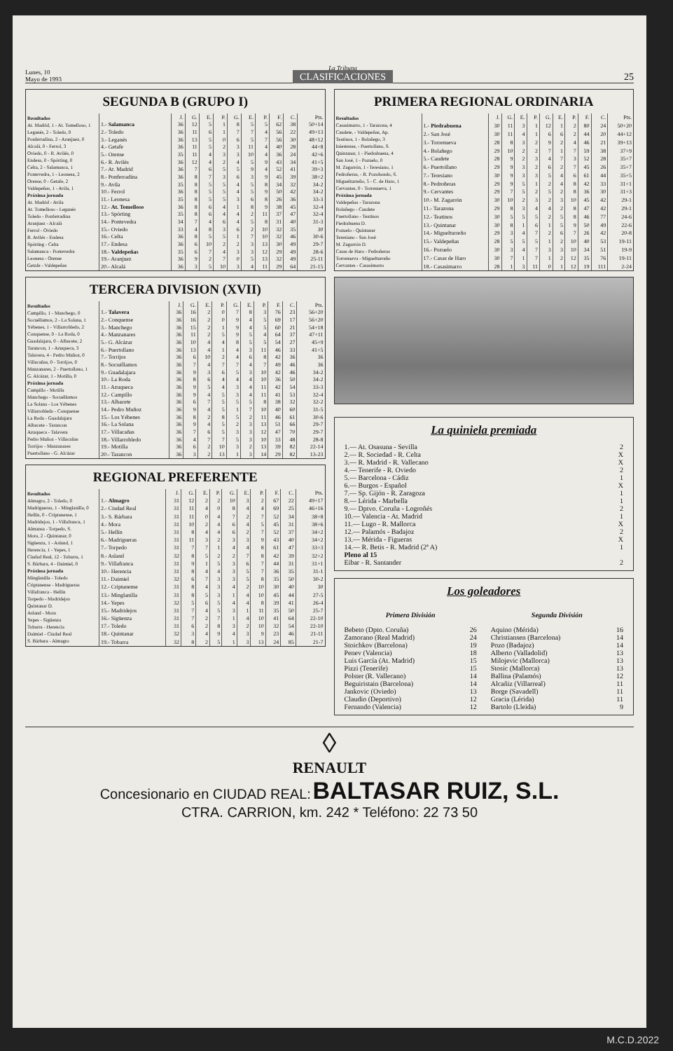Lunes, 10
Mayo de 1993 La Tribuna
CLASIFICACIONES 25
SEGUNDA B (GRUPO I)
Resultados
At. Madrid, 1 - At. Tomelloso, 1
Leganés, 2 - Toledo, 0
Ponferradina, 2 - Aranjuez, 0
Alcalá, 0 - Ferrol, 3
Oviedo, 0 - R. Avilés, 0
Endesa, 0 - Spórting, 0
Celta, 2 - Salamanca, 1
Pontevedra, 1 - Leonesa, 2
Orense, 0 - Getafe, 2
Valdepeñas, 1 - Avila, 1
Próxima jornada
At. Madrid - Avila
At. Tomelloso - Leganés
Toledo - Ponferradina
Aranjuez - Alcalá
Ferrol - Oviedo
R. Avilés - Endesa
Spórting - Celta
Salamanca - Pontevedra
Leonesa - Orense
Getafe - Valdepeñas
| | J. | G. | E. | P. | G. | E. | P. | F. | C. | Pts. |
| --- | --- | --- | --- | --- | --- | --- | --- | --- | --- | --- |
| 1.- Salamanca | 36 | 12 | 5 | 1 | 8 | 5 | 5 | 62 | 38 | 50+14 |
| 2.- Toledo | 36 | 11 | 6 | 1 | 7 | 7 | 4 | 56 | 22 | 49+13 |
| 3.- Leganés | 36 | 13 | 5 | 0 | 6 | 5 | 7 | 56 | 30 | 48+12 |
| 4.- Getafe | 36 | 11 | 5 | 2 | 3 | 11 | 4 | 40 | 28 | 44+8 |
| 5.- Orense | 35 | 11 | 4 | 3 | 3 | 10 | 4 | 36 | 24 | 42+6 |
| 6.- R. Avilés | 36 | 12 | 4 | 2 | 4 | 5 | 9 | 43 | 34 | 41+5 |
| 7.- At. Madrid | 36 | 7 | 6 | 5 | 5 | 9 | 4 | 52 | 41 | 39+3 |
| 8.- Ponferradina | 36 | 8 | 7 | 3 | 6 | 3 | 9 | 45 | 39 | 38+2 |
| 9.- Avila | 35 | 8 | 5 | 5 | 4 | 5 | 8 | 34 | 32 | 34-2 |
| 10.- Ferrol | 36 | 8 | 5 | 5 | 4 | 5 | 9 | 50 | 42 | 34-2 |
| 11.- Leonesa | 35 | 8 | 5 | 5 | 3 | 6 | 8 | 26 | 36 | 33-3 |
| 12.- At. Tomelloso | 36 | 8 | 6 | 4 | 1 | 8 | 9 | 38 | 45 | 32-4 |
| 13.- Spórting | 35 | 8 | 6 | 4 | 4 | 2 | 11 | 37 | 47 | 32-4 |
| 14.- Pontevedra | 34 | 7 | 4 | 6 | 4 | 5 | 8 | 31 | 40 | 31-3 |
| 15.- Oviedo | 33 | 4 | 8 | 3 | 6 | 2 | 10 | 32 | 35 | 30 |
| 16.- Celta | 36 | 8 | 5 | 5 | 1 | 7 | 10 | 32 | 46 | 30-6 |
| 17.- Endesa | 36 | 6 | 10 | 2 | 2 | 3 | 13 | 30 | 49 | 29-7 |
| 18.- Valdepeñas | 35 | 6 | 7 | 4 | 3 | 3 | 12 | 29 | 49 | 28-6 |
| 19.- Aranjuez | 36 | 9 | 2 | 7 | 0 | 5 | 13 | 32 | 49 | 25-11 |
| 20.- Alcalá | 36 | 3 | 5 | 10 | 3 | 4 | 11 | 29 | 64 | 21-15 |
TERCERA DIVISION (XVII)
Resultados
Campillo, 1 - Manchego, 0
Socuéllamos, 2 - La Solana, 1
Yébenes, 1 - Villarrobledo, 2
Conquense, 0 - La Roda, 0
Guadalajara, 0 - Albacete, 2
Tarancon, 1 - Azuqueca, 3
Talavera, 4 - Pedro Muñoz, 0
Villacañas, 0 - Torrijos, 0
Manzanares, 2 - Puertollano, 1
G. Alcázar, 1 - Motilla, 0
Próxima jornada
Campillo - Motilla
Manchego - Socuéllamos
La Solana - Los Yébenes
Villarrobledo - Conquense
La Roda - Guadalajara
Albacete - Tarancon
Azuqueca - Talavera
Pedro Muñoz - Villacañas
Torrijos - Manzanares
Puertollano - G. Alcázar
| | J. | G. | E. | P. | G. | E. | P. | F. | C. | Pts. |
| --- | --- | --- | --- | --- | --- | --- | --- | --- | --- | --- |
| 1.- Talavera | 36 | 16 | 2 | 0 | 7 | 8 | 3 | 76 | 23 | 56+20 |
| 2.- Conquense | 36 | 16 | 2 | 0 | 9 | 4 | 5 | 69 | 17 | 56+20 |
| 3.- Manchego | 36 | 15 | 2 | 1 | 9 | 4 | 5 | 60 | 21 | 54+18 |
| 4.- Manzanares | 36 | 11 | 2 | 5 | 9 | 5 | 4 | 64 | 37 | 47+11 |
| 5.- G. Alcázar | 36 | 10 | 4 | 4 | 8 | 5 | 5 | 54 | 27 | 45+9 |
| 6.- Puertollano | 36 | 13 | 4 | 1 | 4 | 3 | 11 | 46 | 33 | 41+5 |
| 7.- Torrijos | 36 | 6 | 10 | 2 | 4 | 6 | 8 | 42 | 36 | 36 |
| 8.- Socuéllamos | 36 | 7 | 4 | 7 | 7 | 4 | 7 | 49 | 46 | 36 |
| 9.- Guadalajara | 36 | 9 | 3 | 6 | 5 | 3 | 10 | 42 | 46 | 34-2 |
| 10.- La Roda | 36 | 8 | 6 | 4 | 4 | 4 | 10 | 36 | 50 | 34-2 |
| 11.- Azuqueca | 36 | 9 | 5 | 4 | 3 | 4 | 11 | 42 | 54 | 33-3 |
| 12.- Campillo | 36 | 9 | 4 | 5 | 3 | 4 | 11 | 41 | 53 | 32-4 |
| 13.- Albacete | 36 | 6 | 7 | 5 | 5 | 5 | 8 | 38 | 32 | 32-2 |
| 14.- Pedro Muñoz | 36 | 9 | 4 | 5 | 1 | 7 | 10 | 40 | 60 | 31-5 |
| 15.- Los Yébenes | 36 | 8 | 2 | 8 | 5 | 2 | 11 | 46 | 61 | 30-6 |
| 16.- La Solana | 36 | 9 | 4 | 5 | 2 | 3 | 13 | 51 | 66 | 29-7 |
| 17.- Villacañas | 36 | 7 | 6 | 5 | 3 | 3 | 12 | 47 | 70 | 29-7 |
| 18.- Villarrobledo | 36 | 4 | 7 | 7 | 5 | 3 | 10 | 33 | 48 | 28-8 |
| 19.- Motilla | 36 | 6 | 2 | 10 | 3 | 2 | 13 | 39 | 82 | 22-14 |
| 20.- Tarancon | 36 | 3 | 2 | 13 | 1 | 3 | 14 | 29 | 82 | 13-23 |
REGIONAL PREFERENTE
Resultados
Almagro, 2 - Toledo, 0
Madrigueras, 1 - Minglanilla, 0
Hellín, 0 - Criptanense, 1
Madridejos, 1 - Villafranca, 1
Almansa - Torpedo, S.
Mora, 2 - Quintanar, 0
Sigüenza, 1 - Asland, 1
Herencia, 1 - Yepes, 1
Ciudad Real, 12 - Tobarra, 1
S. Bárbara, 4 - Daimiel, 0
Próxima jornada
Minglanilla - Toledo
Criptanense - Madrigueras
Villafranca - Hellín
Torpedo - Madridejos
Quintanar D.
Asland - Mora
Yepes - Sigüenza
Tobarra - Herencia
Daimiel - Ciudad Real
S. Bárbara - Almagro
| | J. | G. | E. | P. | G. | E. | P. | F. | C. | Pts. |
| --- | --- | --- | --- | --- | --- | --- | --- | --- | --- | --- |
| 1.- Almagro | 31 | 12 | 2 | 2 | 10 | 3 | 2 | 67 | 22 | 49+17 |
| 2.- Ciudad Real | 31 | 11 | 4 | 0 | 8 | 4 | 4 | 69 | 25 | 46+16 |
| 3.- S. Bárbara | 31 | 11 | 0 | 4 | 7 | 2 | 7 | 52 | 34 | 38+8 |
| 4.- Mora | 31 | 10 | 2 | 4 | 6 | 4 | 5 | 45 | 31 | 38+6 |
| 5.- Hellín | 31 | 8 | 4 | 4 | 6 | 2 | 7 | 52 | 37 | 34+2 |
| 6.- Madrigueras | 31 | 11 | 3 | 2 | 3 | 3 | 9 | 43 | 40 | 34+2 |
| 7.- Torpedo | 31 | 7 | 7 | 1 | 4 | 4 | 8 | 61 | 47 | 33+3 |
| 8.- Asland | 32 | 8 | 5 | 2 | 2 | 7 | 8 | 42 | 39 | 32+2 |
| 9.- Villafranca | 31 | 9 | 1 | 5 | 3 | 6 | 7 | 44 | 31 | 31+1 |
| 10.- Herencia | 31 | 8 | 4 | 4 | 3 | 5 | 7 | 36 | 35 | 31-1 |
| 11.- Daimiel | 32 | 6 | 7 | 3 | 3 | 5 | 8 | 35 | 50 | 30-2 |
| 12.- Criptanense | 31 | 8 | 4 | 3 | 4 | 2 | 10 | 30 | 40 | 30 |
| 13.- Minglanilla | 31 | 8 | 5 | 3 | 1 | 4 | 10 | 45 | 44 | 27-5 |
| 14.- Yepes | 32 | 5 | 6 | 5 | 4 | 4 | 8 | 39 | 41 | 26-4 |
| 15.- Madridejos | 31 | 7 | 4 | 5 | 3 | 1 | 11 | 35 | 50 | 25-7 |
| 16.- Sigüenza | 31 | 7 | 2 | 7 | 1 | 4 | 10 | 41 | 64 | 22-10 |
| 17.- Toledo | 31 | 6 | 2 | 8 | 3 | 2 | 10 | 32 | 54 | 22-10 |
| 18.- Quintanar | 32 | 3 | 4 | 9 | 4 | 3 | 9 | 23 | 46 | 21-11 |
| 19.- Tobarra | 32 | 8 | 2 | 5 | 1 | 3 | 13 | 24 | 85 | 21-7 |
PRIMERA REGIONAL ORDINARIA
Resultados
Casasimarro, 1 - Tarazona, 4
Caudete, - Valdepeñas, Ap.
Teatinos, 1 - Bolañego, 3
Iniestense, - Puertollano, S.
Quintanar, 1 - Piedrabuena, 4
San José, 1 - Pozuelo, 0
M. Zagarrón, 1 - Teresiano, 1
Pedroñeras, - R. Pozohondo, S.
Miguelturreño, 5 - C. de Haro, 1
Cervantes, 0 - Torrenueva, 1
Próxima jornada
Valdepeñas - Tarazona
Bolañego - Caudete
Puertollano - Teatinos
Piedrabuena D.
Pozuelo - Quintanar
Teresiano - San José
M. Zagarrón D.
Casas de Haro - Pedroñeras
Torrenueva - Miguelturreño
Cervantes - Casasimarro
| | J. | G. | E. | P. | G. | E. | P. | F. | C. | Pts. |
| --- | --- | --- | --- | --- | --- | --- | --- | --- | --- | --- |
| 1.- Piedrabuena | 30 | 11 | 3 | 1 | 12 | 1 | 2 | 80 | 24 | 50+20 |
| 2.- San José | 30 | 11 | 4 | 1 | 6 | 6 | 2 | 44 | 20 | 44+12 |
| 3.- Torrenueva | 28 | 8 | 3 | 2 | 9 | 2 | 4 | 46 | 21 | 39+13 |
| 4.- Bolañego | 29 | 10 | 2 | 2 | 7 | 1 | 7 | 59 | 38 | 37+9 |
| 5.- Caudete | 28 | 9 | 2 | 3 | 4 | 7 | 3 | 52 | 28 | 35+7 |
| 6.- Puertollano | 29 | 9 | 3 | 2 | 6 | 2 | 7 | 45 | 26 | 35+7 |
| 7.- Teresiano | 30 | 9 | 3 | 3 | 5 | 4 | 6 | 61 | 44 | 35+5 |
| 8.- Pedroñeras | 29 | 9 | 5 | 1 | 2 | 4 | 8 | 42 | 33 | 31+1 |
| 9.- Cervantes | 29 | 7 | 5 | 2 | 5 | 2 | 8 | 36 | 30 | 31+3 |
| 10.- M. Zagarrón | 30 | 10 | 2 | 3 | 2 | 3 | 10 | 45 | 42 | 29-1 |
| 11.- Tarazona | 29 | 8 | 3 | 4 | 4 | 2 | 8 | 47 | 42 | 29-1 |
| 12.- Teatinos | 30 | 5 | 5 | 5 | 2 | 5 | 8 | 46 | 77 | 24-6 |
| 13.- Quintanar | 30 | 8 | 1 | 6 | 1 | 5 | 9 | 50 | 49 | 22-6 |
| 14.- Miguelturreño | 29 | 3 | 4 | 7 | 2 | 6 | 7 | 26 | 42 | 20-8 |
| 15.- Valdepeñas | 28 | 5 | 5 | 5 | 1 | 2 | 10 | 40 | 53 | 19-11 |
| 16.- Pozuelo | 30 | 3 | 4 | 7 | 3 | 3 | 10 | 34 | 51 | 19-9 |
| 17.- Casas de Haro | 30 | 7 | 1 | 7 | 1 | 2 | 12 | 35 | 76 | 19-11 |
| 18.- Casasimarro | 28 | 1 | 3 | 11 | 0 | 1 | 12 | 19 | 111 | 2-24 |
La quiniela premiada
1.— At. Osasuna - Sevilla 2
2.— R. Sociedad - R. Celta X
3.— R. Madrid - R. Vallecano X
4.— Tenerife - R. Oviedo 2
5.— Barcelona - Cádiz 1
6.— Burgos - Español X
7.— Sp. Gijón - R. Zaragoza 1
8.— Lérida - Marbella 1
9.— Dptvo. Coruña - Logroñés 2
10.— Valencia - At. Madrid 1
11.— Lugo - R. Mallorca X
12.— Palamós - Badajoz 2
13.— Mérida - Figueras X
14.— R. Betis - R. Madrid (2ª A) 1
Pleno al 15
Eibar - R. Santander 2
Los goleadores
Primera División
Bebeto (Dpto. Coruña) 26
Zamorano (Real Madrid) 24
Stoichkov (Barcelona) 19
Penev (Valencia) 18
Luis García (At. Madrid) 15
Pizzi (Tenerife) 15
Polster (R. Vallecano) 14
Beguiristain (Barcelona) 14
Jankovic (Oviedo) 13
Claudio (Deportivo) 12
Fernando (Valencia) 12
Segunda División
Aquino (Mérida) 16
Christiansen (Barcelona) 14
Pozo (Badajoz) 14
Alberto (Valladolid) 13
Milojevic (Mallorca) 13
Stosic (Mallorca) 13
Ballina (Palamós) 12
Alcañiz (Villarreal) 11
Borge (Savadell) 11
Gracia (Lérida) 11
Bartolo (Lleida) 9
◊
RENAULT
Concesionario en CIUDAD REAL: BALTASAR RUIZ, S.L.
CTRA. CARRION, km. 242 * Teléfono: 22 73 50
M.C.D.2022